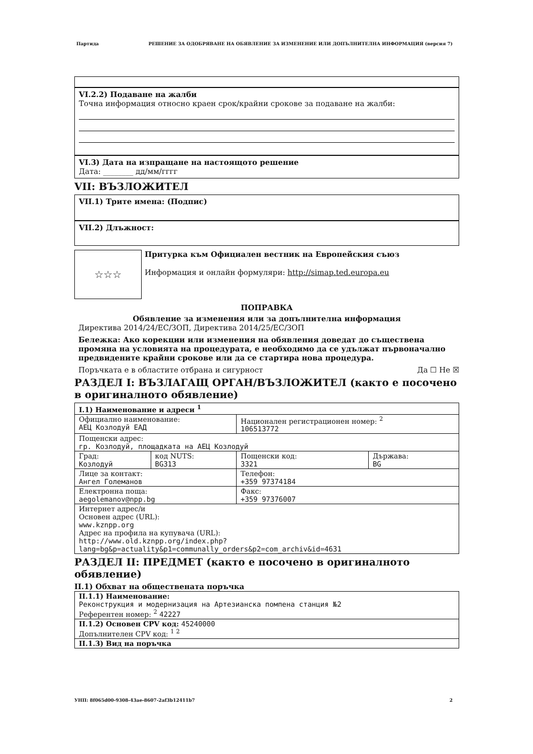Партида РЕШЕНИЕ ЗА ОДОБРЯВАНЕ НА ОБЯВЛЕНИЕ ЗА ИЗМЕНЕНИЕ ИЛИ ДОПЪЛНИТЕЛНА ИНФОРМАЦИЯ (версия 7)
VI.2.2) Подаване на жалби
Точна информация относно краен срок/крайни срокове за подаване на жалби:
VI.3) Дата на изпращане на настоящото решение
Дата: ________ дд/мм/гггг
VII: ВЪЗЛОЖИТЕЛ
VII.1) Трите имена: (Подпис)
VII.2) Длъжност:
☆☆☆
Притурка към Официален вестник на Европейския съюз
Информация и онлайн формуляри: http://simap.ted.europa.eu
ПОПРАВКА
Обявление за изменения или за допълнителна информация
Директива 2014/24/ЕС/ЗОП, Директива 2014/25/ЕС/ЗОП
Бележка: Ако корекции или изменения на обявления доведат до съществена промяна на условията на процедурата, е необходимо да се удължат първоначално предвидените крайни срокове или да се стартира нова процедура.
Поръчката е в областите отбрана и сигурност Да ☐ Не ☒
РАЗДЕЛ I: ВЪЗЛАГАЩ ОРГАН/ВЪЗЛОЖИТЕЛ (както е посочено в оригиналното обявление)
| I.1) Наименование и адреси <sup>1</sup> | | | |
| Официално наименование: АЕЦ Козлодуй ЕАД | | Национален регистрационен номер: <sup>2</sup> 106513772 | |
| Пощенски адрес: гр. Козлодуй, площадката на АЕЦ Козлодуй | | | |
| Град: Козлодуй | код NUTS: BG313 | Пощенски код: 3321 | Държава: BG |
| Лице за контакт: Ангел Големанов | | Телефон: +359 97374184 | |
| Електронна поща: aegolemanov@npp.bg | | Факс: +359 97376007 | |
| Интернет адрес/и Основен адрес (URL): www.kznpp.org Адрес на профила на купувача (URL): http://www.old.kznpp.org/index.php? lang=bg&p=actuality&p1=communally_orders&p2=com_archiv&id=4631 | | | |
РАЗДЕЛ II: ПРЕДМЕТ (както е посочено в оригиналното обявление)
II.1) Обхват на обществената поръчка
| II.1.1) Наименование: Реконструкция и модернизация на Артезианска помпена станция №2 Референтен номер: <sup>2</sup> 42227 |
| II.1.2) Основен CPV код: 45240000 Допълнителен CPV код: <sup>1 2</sup> |
| II.1.3) Вид на поръчка |
УНП: 8f065d00-9308-43ae-8607-2af3b12411b7 2